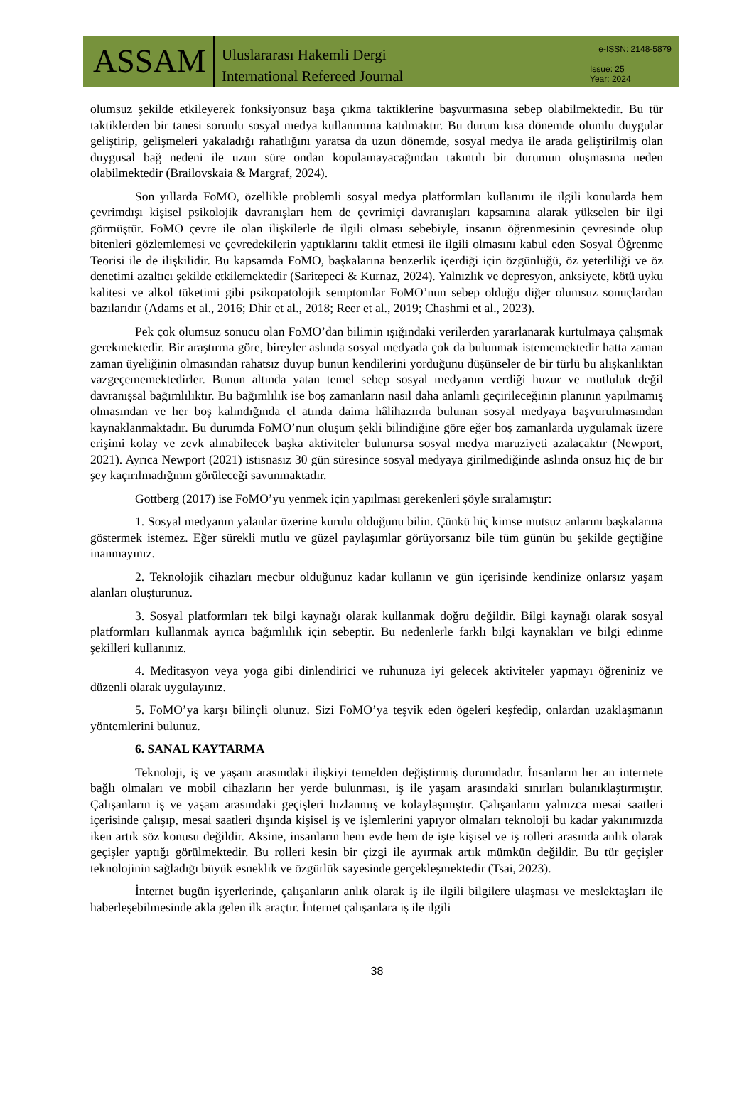ASSAM
Uluslararası Hakemli Dergi
International Refereed Journal
e-ISSN: 2148-5879
Issue: 25
Year: 2024
olumsuz şekilde etkileyerek fonksiyonsuz başa çıkma taktiklerine başvurmasına sebep olabilmektedir. Bu tür taktiklerden bir tanesi sorunlu sosyal medya kullanımına katılmaktır. Bu durum kısa dönemde olumlu duygular geliştirip, gelişmeleri yakaladığı rahatlığını yaratsa da uzun dönemde, sosyal medya ile arada geliştirilmiş olan duygusal bağ nedeni ile uzun süre ondan kopulamayacağından takıntılı bir durumun oluşmasına neden olabilmektedir (Brailovskaia & Margraf, 2024).
Son yıllarda FoMO, özellikle problemli sosyal medya platformları kullanımı ile ilgili konularda hem çevrimdışı kişisel psikolojik davranışları hem de çevrimiçi davranışları kapsamına alarak yükselen bir ilgi görmüştür. FoMO çevre ile olan ilişkilerle de ilgili olması sebebiyle, insanın öğrenmesinin çevresinde olup bitenleri gözlemlemesi ve çevredekilerin yaptıklarını taklit etmesi ile ilgili olmasını kabul eden Sosyal Öğrenme Teorisi ile de ilişkilidir. Bu kapsamda FoMO, başkalarına benzerlik içerdiği için özgünlüğü, öz yeterliliği ve öz denetimi azaltıcı şekilde etkilemektedir (Saritepeci & Kurnaz, 2024). Yalnızlık ve depresyon, anksiyete, kötü uyku kalitesi ve alkol tüketimi gibi psikopatolojik semptomlar FoMO’nun sebep olduğu diğer olumsuz sonuçlardan bazılarıdır (Adams et al., 2016; Dhir et al., 2018; Reer et al., 2019; Chashmi et al., 2023).
Pek çok olumsuz sonucu olan FoMO’dan bilimin ışığındaki verilerden yararlanarak kurtulmaya çalışmak gerekmektedir. Bir araştırma göre, bireyler aslında sosyal medyada çok da bulunmak istememektedir hatta zaman zaman üyeliğinin olmasından rahatsız duyup bunun kendilerini yorduğunu düşünseler de bir türlü bu alışkanlıktan vazgeçememektedirler. Bunun altında yatan temel sebep sosyal medyanın verdiği huzur ve mutluluk değil davranışsal bağımlılıktır. Bu bağımlılık ise boş zamanların nasıl daha anlamlı geçirileceğinin planının yapılmamış olmasından ve her boş kalındığında el atında daima hâlihazırda bulunan sosyal medyaya başvurulmasından kaynaklanmaktadır. Bu durumda FoMO’nun oluşum şekli bilindiğine göre eğer boş zamanlarda uygulamak üzere erişimi kolay ve zevk alınabilecek başka aktiviteler bulunursa sosyal medya maruziyeti azalacaktır (Newport, 2021). Ayrıca Newport (2021) istisnasız 30 gün süresince sosyal medyaya girilmediğinde aslında onsuz hiç de bir şey kaçırılmadığının görüleceği savunmaktadır.
Gottberg (2017) ise FoMO’yu yenmek için yapılması gerekenleri şöyle sıralamıştır:
1. Sosyal medyanın yalanlar üzerine kurulu olduğunu bilin. Çünkü hiç kimse mutsuz anlarını başkalarına göstermek istemez. Eğer sürekli mutlu ve güzel paylaşımlar görüyorsanız bile tüm günün bu şekilde geçtiğine inanmayınız.
2. Teknolojik cihazları mecbur olduğunuz kadar kullanın ve gün içerisinde kendinize onlarsız yaşam alanları oluşturunuz.
3. Sosyal platformları tek bilgi kaynağı olarak kullanmak doğru değildir. Bilgi kaynağı olarak sosyal platformları kullanmak ayrıca bağımlılık için sebeptir. Bu nedenlerle farklı bilgi kaynakları ve bilgi edinme şekilleri kullanınız.
4. Meditasyon veya yoga gibi dinlendirici ve ruhunuza iyi gelecek aktiviteler yapmayı öğreniniz ve düzenli olarak uygulayınız.
5. FoMO’ya karşı bilinçli olunuz. Sizi FoMO’ya teşvik eden ögeleri keşfedip, onlardan uzaklaşmanın yöntemlerini bulunuz.
6. SANAL KAYTARMA
Teknoloji, iş ve yaşam arasındaki ilişkiyi temelden değiştirmiş durumdadır. İnsanların her an internete bağlı olmaları ve mobil cihazların her yerde bulunması, iş ile yaşam arasındaki sınırları bulanıklaştırmıştır. Çalışanların iş ve yaşam arasındaki geçişleri hızlanmış ve kolaylaşmıştır. Çalışanların yalnızca mesai saatleri içerisinde çalışıp, mesai saatleri dışında kişisel iş ve işlemlerini yapıyor olmaları teknoloji bu kadar yakınımızda iken artık söz konusu değildir. Aksine, insanların hem evde hem de işte kişisel ve iş rolleri arasında anlık olarak geçişler yaptığı görülmektedir. Bu rolleri kesin bir çizgi ile ayırmak artık mümkün değildir. Bu tür geçişler teknolojinin sağladığı büyük esneklik ve özgürlük sayesinde gerçekleşmektedir (Tsai, 2023).
İnternet bugün işyerlerinde, çalışanların anlık olarak iş ile ilgili bilgilere ulaşması ve meslektaşları ile haberleşebilmesinde akla gelen ilk araçtır. İnternet çalışanlara iş ile ilgili
38